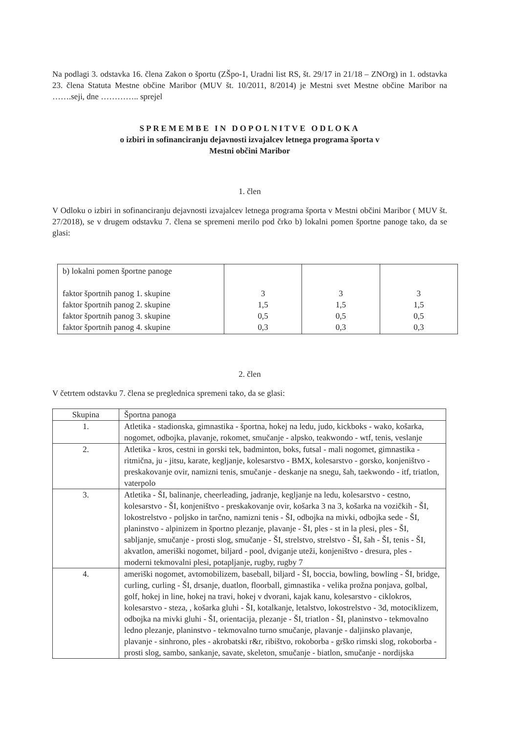Na podlagi 3. odstavka 16. člena Zakon o športu (ZŠpo-1, Uradni list RS, št. 29/17 in 21/18 – ZNOrg) in 1. odstavka 23. člena Statuta Mestne občine Maribor (MUV št. 10/2011, 8/2014) je Mestni svet Mestne občine Maribor na …….seji, dne ………….. sprejel
SPREMEMBE IN DOPOLNITVE ODLOKA
o izbiri in sofinanciranju dejavnosti izvajalcev letnega programa športa v
Mestni občini Maribor
1. člen
V Odloku o izbiri in sofinanciranju dejavnosti izvajalcev letnega programa športa v Mestni občini Maribor ( MUV št. 27/2018), se v drugem odstavku 7. člena se spremeni merilo pod črko b) lokalni pomen športne panoge tako, da se glasi:
| b) lokalni pomen športne panoge faktor športnih panog 1. skupine faktor športnih panog 2. skupine faktor športnih panog 3. skupine faktor športnih panog 4. skupine | 3 1,5 0,5 0,3 | 3 1,5 0,5 0,3 | 3 1,5 0,5 0,3 |
2. člen
V četrtem odstavku 7. člena se preglednica spremeni tako, da se glasi:
| Skupina | Športna panoga |
| --- | --- |
| 1. | Atletika - stadionska, gimnastika - športna, hokej na ledu, judo, kickboks - wako, košarka, nogomet, odbojka, plavanje, rokomet, smučanje - alpsko, teakwondo - wtf, tenis, veslanje |
| 2. | Atletika - kros, cestni in gorski tek, badminton, boks, futsal - mali nogomet, gimnastika - ritmična, ju - jitsu, karate, kegljanje, kolesarstvo - BMX, kolesarstvo - gorsko, konjeništvo - preskakovanje ovir, namizni tenis, smučanje - deskanje na snegu, šah, taekwondo - itf, triatlon, vaterpolo |
| 3. | Atletika - ŠI, balinanje, cheerleading, jadranje, kegljanje na ledu, kolesarstvo - cestno, kolesarstvo - ŠI, konjeništvo - preskakovanje ovir, košarka 3 na 3, košarka na vozičkih - ŠI, lokostrelstvo - poljsko in tarčno, namizni tenis - ŠI, odbojka na mivki, odbojka sede - ŠI, planinstvo - alpinizem in športno plezanje, plavanje - ŠI, ples - st in la plesi, ples - ŠI, sabljanje, smučanje - prosti slog, smučanje - ŠI, strelstvo, strelstvo - ŠI, šah - ŠI, tenis - ŠI, akvatlon, ameriški nogomet, biljard - pool, dviganje uteži, konjeništvo - dresura, ples - moderni tekmovalni plesi, potapljanje, rugby, rugby 7 |
| 4. | ameriški nogomet, avtomobilizem, baseball, biljard - ŠI, boccia, bowling, bowling - ŠI, bridge, curling, curling - ŠI, drsanje, duatlon, floorball, gimnastika - velika prožna ponjava, golbal, golf, hokej in line, hokej na travi, hokej v dvorani, kajak kanu, kolesarstvo - ciklokros, kolesarstvo - steza, , košarka gluhi - ŠI, kotalkanje, letalstvo, lokostrelstvo - 3d, motociklizem, odbojka na mivki gluhi - ŠI, orientacija, plezanje - ŠI, triatlon - ŠI, planinstvo - tekmovalno ledno plezanje, planinstvo - tekmovalno turno smučanje, plavanje - daljinsko plavanje, plavanje - sinhrono, ples - akrobatski r&r, ribištvo, rokoborba - grško rimski slog, rokoborba - prosti slog, sambo, sankanje, savate, skeleton, smučanje - biatlon, smučanje - nordijska |